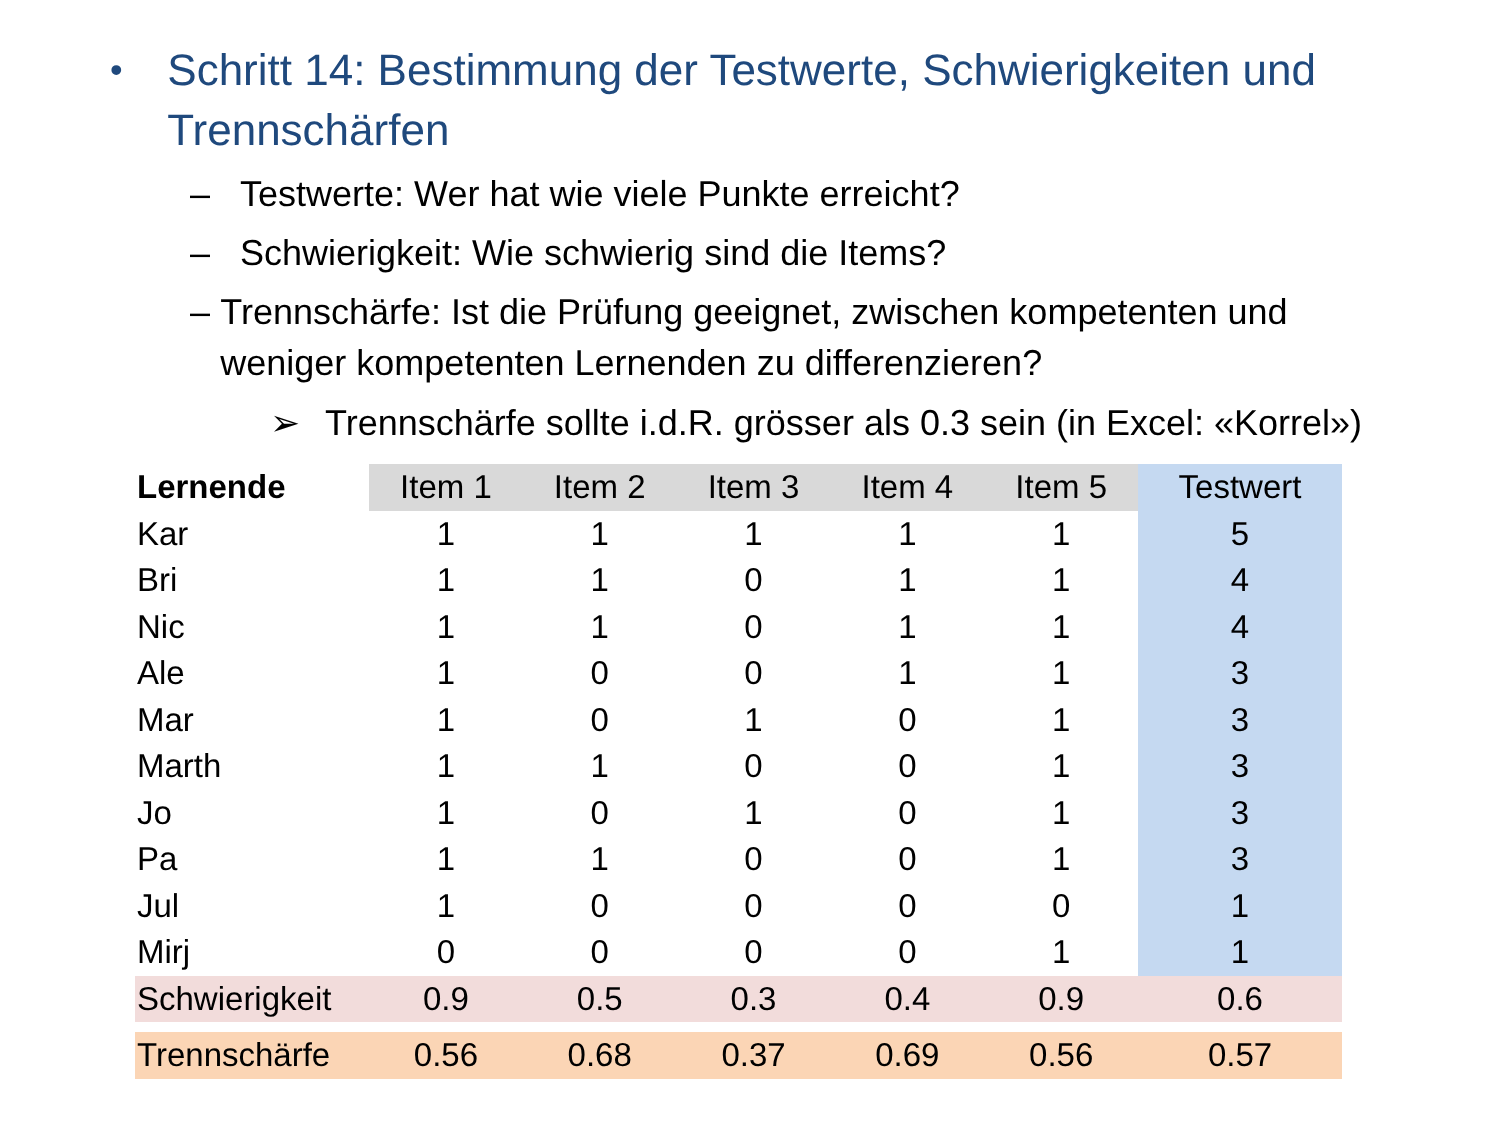• Schritt 14: Bestimmung der Testwerte, Schwierigkeiten und Trennschärfen
– Testwerte: Wer hat wie viele Punkte erreicht?
– Schwierigkeit: Wie schwierig sind die Items?
– Trennschärfe: Ist die Prüfung geeignet, zwischen kompetenten und weniger kompetenten Lernenden zu differenzieren?
➢ Trennschärfe sollte i.d.R. grösser als 0.3 sein (in Excel: «Korrel»)
| Lernende | Item 1 | Item 2 | Item 3 | Item 4 | Item 5 | Testwert |
| --- | --- | --- | --- | --- | --- | --- |
| Kar | 1 | 1 | 1 | 1 | 1 | 5 |
| Bri | 1 | 1 | 0 | 1 | 1 | 4 |
| Nic | 1 | 1 | 0 | 1 | 1 | 4 |
| Ale | 1 | 0 | 0 | 1 | 1 | 3 |
| Mar | 1 | 0 | 1 | 0 | 1 | 3 |
| Marth | 1 | 1 | 0 | 0 | 1 | 3 |
| Jo | 1 | 0 | 1 | 0 | 1 | 3 |
| Pa | 1 | 1 | 0 | 0 | 1 | 3 |
| Jul | 1 | 0 | 0 | 0 | 0 | 1 |
| Mirj | 0 | 0 | 0 | 0 | 1 | 1 |
| Schwierigkeit | 0.9 | 0.5 | 0.3 | 0.4 | 0.9 | 0.6 |
| Trennschärfe | 0.56 | 0.68 | 0.37 | 0.69 | 0.56 | 0.57 |